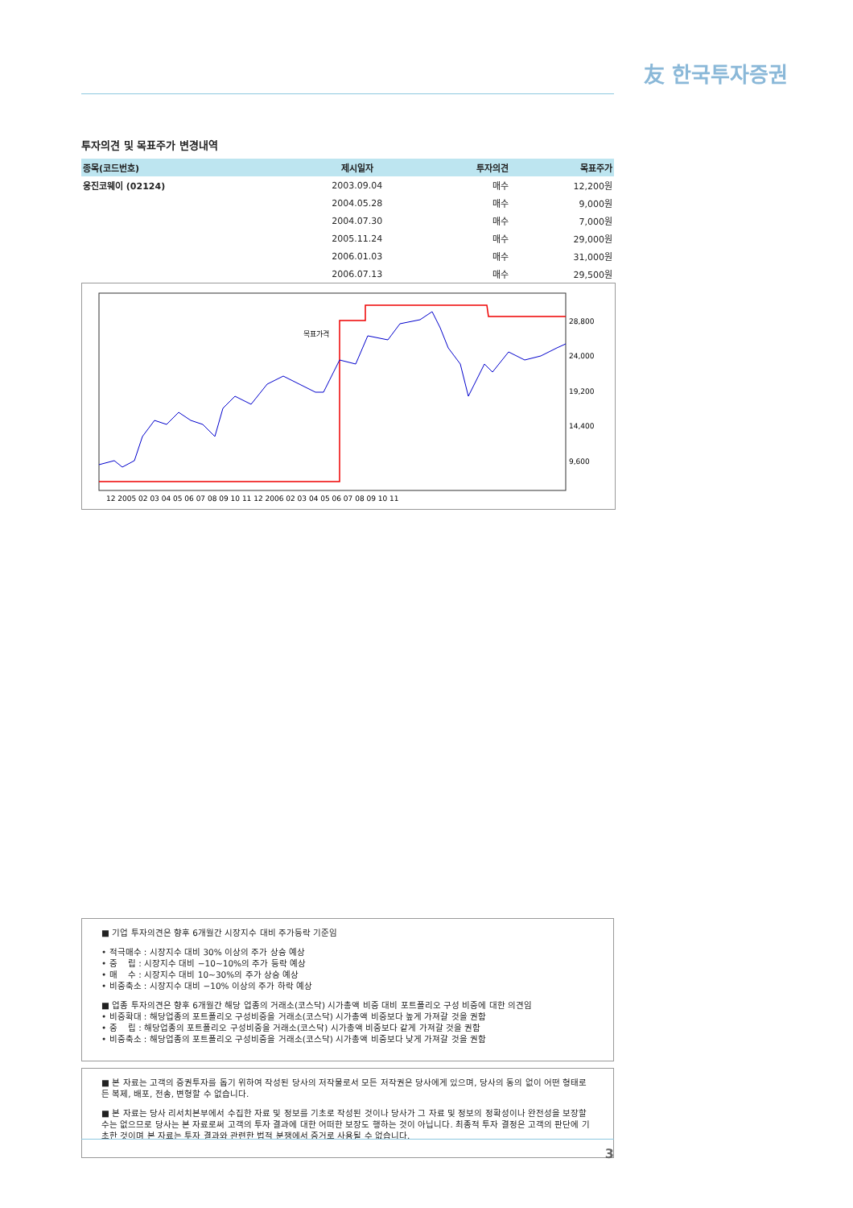友 한국투자증권
투자의견 및 목표주가 변경내역
| 종목(코드번호) | 제시일자 | 투자의견 | 목표주가 |
| --- | --- | --- | --- |
| 웅진코웨이 (02124) | 2003.09.04 | 매수 | 12,200원 |
| | 2004.05.28 | 매수 | 9,000원 |
| | 2004.07.30 | 매수 | 7,000원 |
| | 2005.11.24 | 매수 | 29,000원 |
| | 2006.01.03 | 매수 | 31,000원 |
| | 2006.07.13 | 매수 | 29,500원 |
목표가격
28,800
24,000
19,200
14,400
9,600
12 2005 02 03 04 05 06 07 08 09 10 11 12 2006 02 03 04 05 06 07 08 09 10 11
■ 기업 투자의견은 향후 6개월간 시장지수 대비 주가등락 기준임
• 적극매수 : 시장지수 대비 30% 이상의 주가 상승 예상
• 중　 립 : 시장지수 대비 −10~10%의 주가 등락 예상
• 매　 수 : 시장지수 대비 10~30%의 주가 상승 예상
• 비중축소 : 시장지수 대비 −10% 이상의 주가 하락 예상
■ 업종 투자의견은 향후 6개월간 해당 업종의 거래소(코스닥) 시가총액 비중 대비 포트폴리오 구성 비중에 대한 의견임
• 비중확대 : 해당업종의 포트폴리오 구성비중을 거래소(코스닥) 시가총액 비중보다 높게 가져갈 것을 권함
• 중　 립 : 해당업종의 포트폴리오 구성비중을 거래소(코스닥) 시가총액 비중보다 같게 가져갈 것을 권함
• 비중축소 : 해당업종의 포트폴리오 구성비중을 거래소(코스닥) 시가총액 비중보다 낮게 가져갈 것을 권함
■ 본 자료는 고객의 증권투자를 돕기 위하여 작성된 당사의 저작물로서 모든 저작권은 당사에게 있으며, 당사의 동의 없이 어떤 형태로든 복제, 배포, 전송, 변형할 수 없습니다.
■ 본 자료는 당사 리서치본부에서 수집한 자료 및 정보를 기초로 작성된 것이나 당사가 그 자료 및 정보의 정확성이나 완전성을 보장할 수는 없으므로 당사는 본 자료로써 고객의 투자 결과에 대한 어떠한 보장도 행하는 것이 아닙니다. 최종적 투자 결정은 고객의 판단에 기초한 것이며 본 자료는 투자 결과와 관련한 법적 분쟁에서 증거로 사용될 수 없습니다.
3